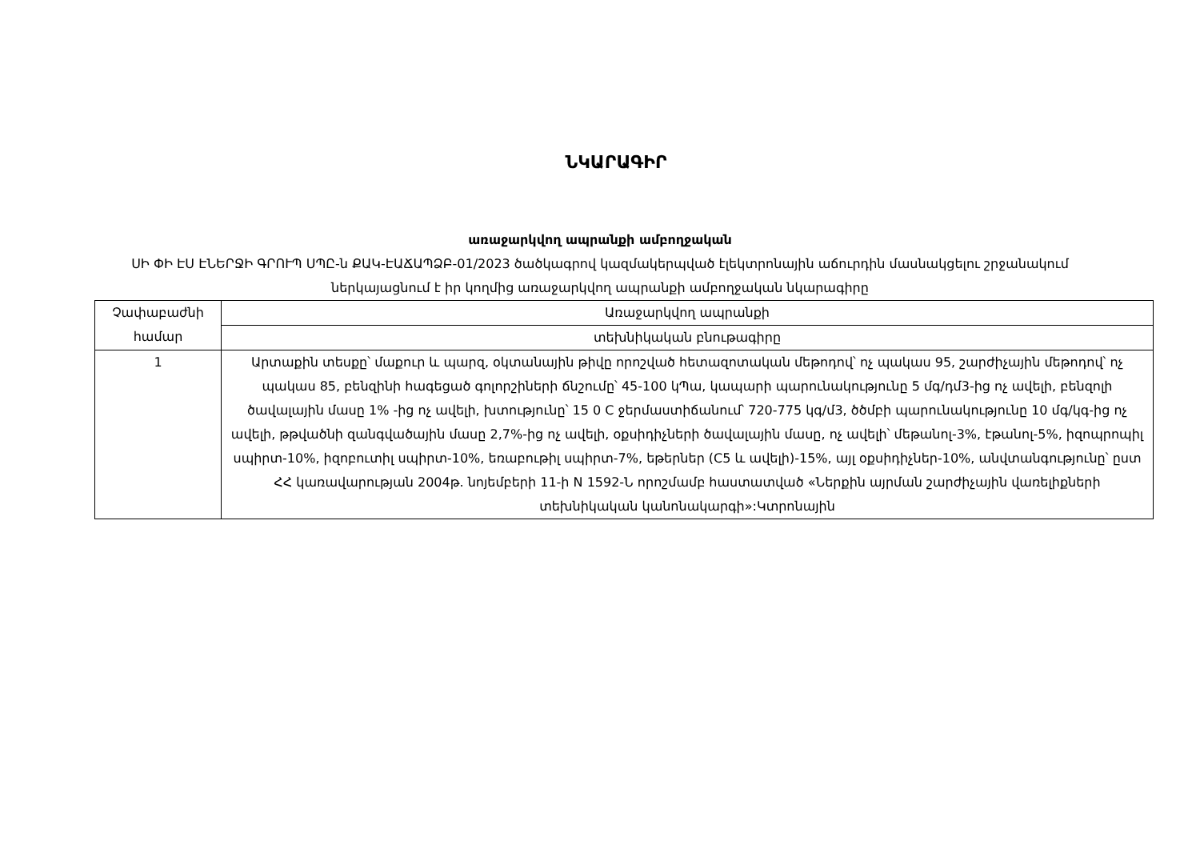ՆԿԱՐԱԳԻՐ
առաջարկվող ապրանքի ամբողջական
ՍԻ ՓԻ ԷՍ ԷՆԵՐՋԻ ԳՐՈՒՊ ՍՊԸ-ն ՔԱԿ-ԷԱՃԱՊՁԲ-01/2023 ծածկագրով կազմակերպված էլեկտրոնային աճուրդին մասնակցելու շրջանակում ներկայացնում է իր կողմից առաջարկվող ապրանքի ամբողջական նկարագիրը
| Չափաբաժնի համար | Առաջարկվող ապրանքի |
| | տեխնիկական բնութագիրը |
| 1 | Արտաքին տեսքը՝ մաքուր և պարզ, օկտանային թիվը որոշված հետազոտական մեթոդով՝ ոչ պակաս 95, շարժիչային մեթոդով՝ ոչ պակաս 85, բենզինի հագեցած գոլորշիների ճնշումը՝ 45-100 կՊա, կապարի պարունակությունը 5 մգ/դմ3-ից ոչ ավելի, բենզոլի ծավալային մասը 1% -ից ոչ ավելի, խտությունը՝ 15 0 C ջերմաստիճանում՝ 720-775 կգ/մ3, ծծմբի պարունակությունը 10 մգ/կգ-ից ոչ ավելի, թթվածնի զանգվածային մասը 2,7%-ից ոչ ավելի, օքսիդիչների ծավալային մասը, ոչ ավելի՝ մեթանոլ-3%, էթանոլ-5%, իզոպրոպիլ սպիրտ-10%, իզոբուտիլ սպիրտ-10%, եռաբութիլ սպիրտ-7%, եթերներ (C5 և ավելի)-15%, այլ օքսիդիչներ-10%, անվտանգությունը՝ ըստ ՀՀ կառավարության 2004թ. նոյեմբերի 11-ի N 1592-Ն որոշմամբ հաստատված «Ներքին այրման շարժիչային վառելիքների տեխնիկական կանոնակարգի»:Կտրոնային |